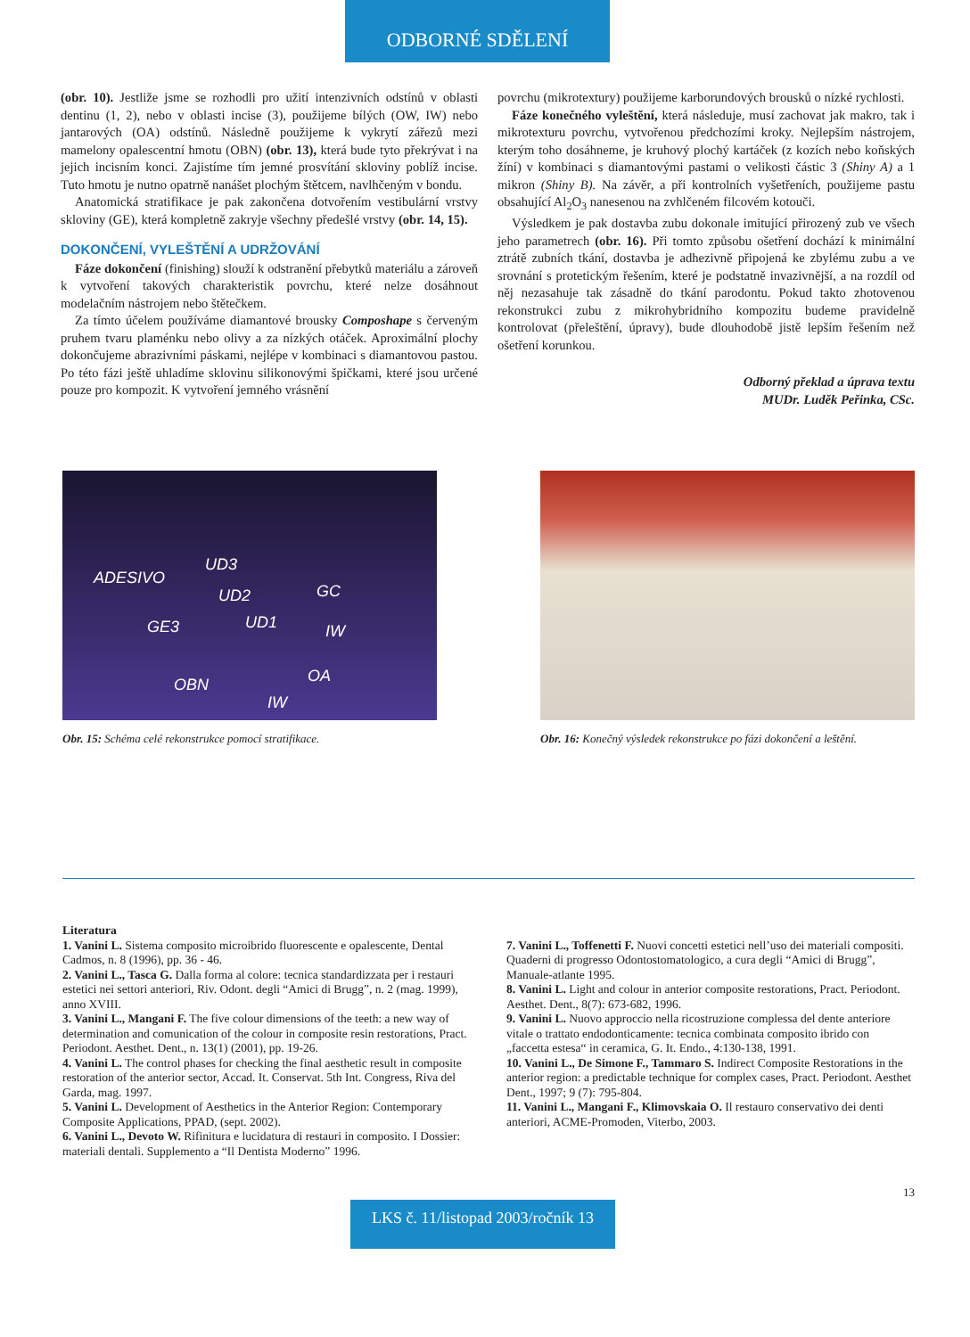ODBORNÉ SDĚLENÍ
(obr. 10). Jestliže jsme se rozhodli pro užití intenzivních odstínů v oblasti dentinu (1, 2), nebo v oblasti incise (3), použijeme bílých (OW, IW) nebo jantarových (OA) odstínů. Následně použijeme k vykrytí zářezů mezi mamelony opalescentní hmotu (OBN) (obr. 13), která bude tyto překrývat i na jejich incisním konci. Zajistíme tím jemné prosvítání skloviny poblíž incise. Tuto hmotu je nutno opatrně nanášet plochým štětcem, navlhčeným v bondu.
Anatomická stratifikace je pak zakončena dotvořením vestibulární vrstvy skloviny (GE), která kompletně zakryje všechny předešlé vrstvy (obr. 14, 15).
DOKONČENÍ, VYLEŠTĚNÍ A UDRŽOVÁNÍ
Fáze dokončení (finishing) slouží k odstranění přebytků materiálu a zároveň k vytvoření takových charakteristik povrchu, které nelze dosáhnout modelačním nástrojem nebo štětečkem.
Za tímto účelem používáme diamantové brousky Composhape s červeným pruhem tvaru plaménku nebo olivy a za nízkých otáček. Aproximální plochy dokončujeme abrazivními páskami, nejlépe v kombinaci s diamantovou pastou. Po této fázi ještě uhladíme sklovinu silikonovými špičkami, které jsou určené pouze pro kompozit. K vytvoření jemného vrásnění
povrchu (mikrotextury) použijeme karborundových brousků o nízké rychlosti.
Fáze konečného vyleštění, která následuje, musí zachovat jak makro, tak i mikrotexturu povrchu, vytvořenou předchozími kroky. Nejlepším nástrojem, kterým toho dosáhneme, je kruhový plochý kartáček (z kozích nebo koňských žíní) v kombinaci s diamantovými pastami o velikosti částic 3 (Shiny A) a 1 mikron (Shiny B). Na závěr, a při kontrolních vyšetřeních, použijeme pastu obsahující Al<sub>2</sub>O<sub>3</sub> nanesenou na zvhlčeném filcovém kotouči.
Výsledkem je pak dostavba zubu dokonale imitující přirozený zub ve všech jeho parametrech (obr. 16). Při tomto způsobu ošetření dochází k minimální ztrátě zubních tkání, dostavba je adhezivně připojená ke zbylému zubu a ve srovnání s protetickým řešením, které je podstatně invazivnější, a na rozdíl od něj nezasahuje tak zásadně do tkání parodontu. Pokud takto zhotovenou rekonstrukci zubu z mikrohybridního kompozitu budeme pravidelně kontrolovat (přeleštění, úpravy), bude dlouhodobě jistě lepším řešením než ošetření korunkou.
Odborný překlad a úprava textu
MUDr. Luděk Peřinka, CSc.
ADESIVO
UD3
UD2 GC
GE3 UD1 IW
OA OBN
IW
Obr. 15: Schéma celé rekonstrukce pomocí stratifikace.
Obr. 16: Konečný výsledek rekonstrukce po fázi dokončení a leštění.
Literatura
1. Vanini L. Sistema composito microibrido fluorescente e opalescente, Dental Cadmos, n. 8 (1996), pp. 36 - 46.
2. Vanini L., Tasca G. Dalla forma al colore: tecnica standardizzata per i restauri estetici nei settori anteriori, Riv. Odont. degli “Amici di Brugg”, n. 2 (mag. 1999), anno XVIII.
3. Vanini L., Mangani F. The five colour dimensions of the teeth: a new way of determination and comunication of the colour in composite resin restorations, Pract. Periodont. Aesthet. Dent., n. 13(1) (2001), pp. 19-26.
4. Vanini L. The control phases for checking the final aesthetic result in composite restoration of the anterior sector, Accad. It. Conservat. 5th Int. Congress, Riva del Garda, mag. 1997.
5. Vanini L. Development of Aesthetics in the Anterior Region: Contemporary Composite Applications, PPAD, (sept. 2002).
6. Vanini L., Devoto W. Rifinitura e lucidatura di restauri in composito. I Dossier: materiali dentali. Supplemento a “Il Dentista Moderno” 1996.
7. Vanini L., Toffenetti F. Nuovi concetti estetici nell’uso dei materiali compositi. Quaderni di progresso Odontostomatologico, a cura degli “Amici di Brugg”, Manuale-atlante 1995.
8. Vanini L. Light and colour in anterior composite restorations, Pract. Periodont. Aesthet. Dent., 8(7): 673-682, 1996.
9. Vanini L. Nuovo approccio nella ricostruzione complessa del dente anteriore vitale o trattato endodonticamente: tecnica combinata composito ibrido con „faccetta estesa“ in ceramica, G. It. Endo., 4:130-138, 1991.
10. Vanini L., De Simone F., Tammaro S. Indirect Composite Restorations in the anterior region: a predictable technique for complex cases, Pract. Periodont. Aesthet Dent., 1997; 9 (7): 795-804.
11. Vanini L., Mangani F., Klimovskaia O. Il restauro conservativo dei denti anteriori, ACME-Promoden, Viterbo, 2003.
13
LKS č. 11/listopad 2003/ročník 13